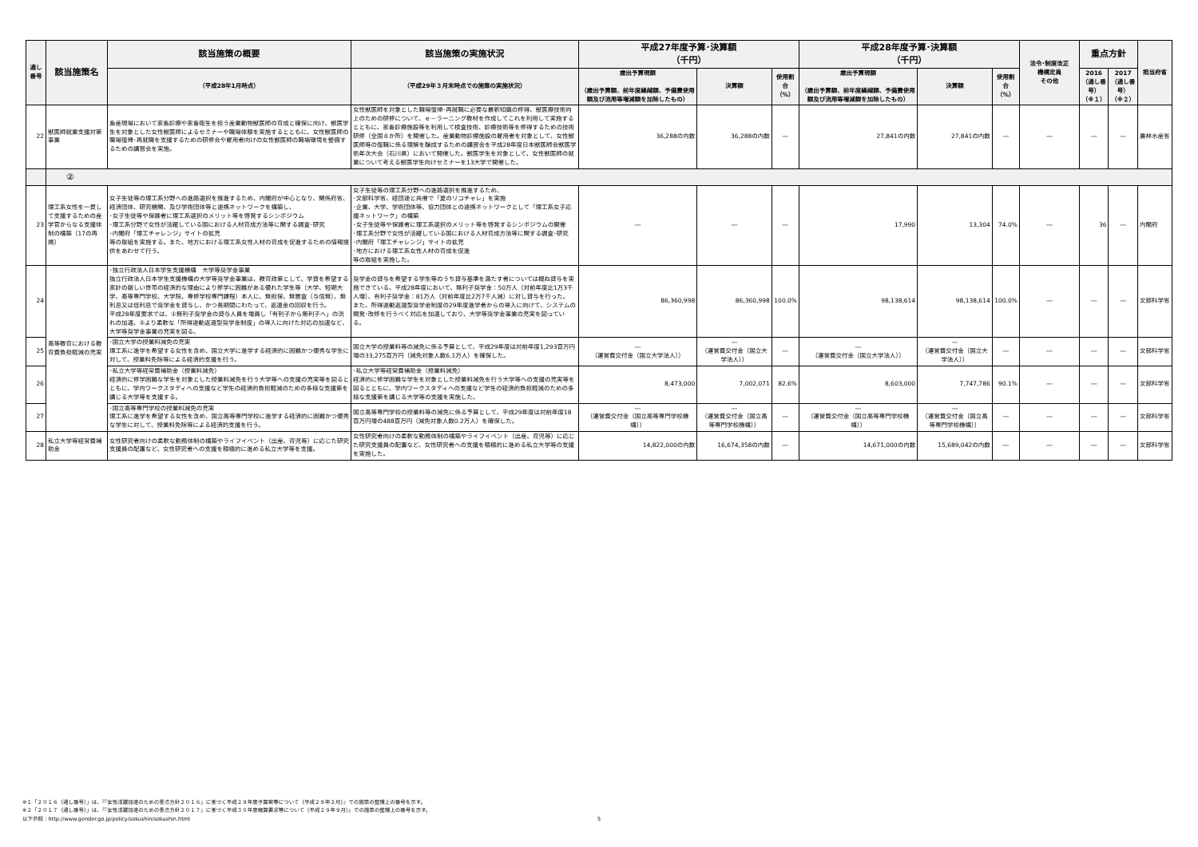| 通し番号 | 該当施策名 | 該当施策の概要 | 該当施策の実施状況 | 平成27年度予算･決算額 （千円） | | | 平成28年度予算･決算額 （千円） | | | 法令･制度改正 機構定員 その他 | 重点方針 | | 担当府省 |
| --- | --- | --- | --- | --- | --- | --- | --- | --- | --- | --- | --- | --- | --- |
| | | （平成28年1月時点） | （平成29年３月末時点での施策の実施状況） | 歳出予算現額 （歳出予算額、前年度繰越額、予備費使用額及び流用等増減額を加除したもの） | 決算額 | 使用割合 （%） | 歳出予算現額 （歳出予算額、前年度繰越額、予備費使用額及び流用等増減額を加除したもの） | 決算額 | 使用割合 （%） | | 2016 （通し番号） （※１） | 2017 （通し番号） （※２） | |
| 22 | 獣医師就業支援対策事業 | 畜産現場において家畜診療や家畜衛生を担う産業動物獣医師の育成と確保に向け、獣医学生を対象とした女性獣医師によるセミナーや職場体験を実施するとともに、女性獣医師の職場復帰･再就職を支援するための研修会や雇用者向けの女性獣医師の職場環境を整備するための講習会を実施。 | 女性獣医師を対象とした職場復帰･再就職に必要な最新知識の修得、獣医療技術向上のための研修について、ｅ－ラーニング教材を作成してこれを利用して実施するとともに、家畜診療施設等を利用して検査技術、診療技術等を修得するための技術研修（全国８か所）を開催した。産業動物診療施設の雇用者を対象として、女性獣医師等の復職に係る理解を醸成するための講習会を平成28年度日本獣医師会獣医学術年次大会（石川県）において開催した。獣医学生を対象として、女性獣医師の就業について考える獣医学生向けセミナーを13大学で開催した。 | 36,288の内数 | 36,288の内数 | ― | 27,841の内数 | 27,841の内数 | ― | ― | ― | ― | 農林水産省 |
| | ② | | | | | | | | | | | | |
| 23 | 理工系女性を一貫して支援するための産学官からなる支援体制の構築（17の再掲） | 女子生徒等の理工系分野への進路選択を推進するため、内閣府が中心となり、関係府省、経済団体、研究機関、及び学術団体等と連携ネットワークを構築し、 ･女子生徒等や保護者に理工系選択のメリット等を啓発するシンポジウム ･理工系分野で女性が活躍している国における人材育成方法等に関する調査･研究 ･内閣府「理工チャレンジ」サイトの拡充 等の取組を実施する。また、地方における理工系女性人材の育成を促進するための情報提供をあわせて行う。 | 女子生徒等の理工系分野への進路選択を推進するため、 ･文部科学省、経団連と共催で「夏のリコチャレ」を実施 ･企業、大学、学術団体等、協力団体との連携ネットワークとして「理工系女子応援ネットワーク」の構築 ･女子生徒等や保護者に理工系選択のメリット等を啓発するシンポジウムの開催 ･理工系分野で女性が活躍している国における人材育成方法等に関する調査･研究 ･内閣府「理工チャレンジ」サイトの拡充 ･地方における理工系女性人材の育成を促進 等の取組を実施した。 | ― | ― | ― | 17,990 | 13,304 | 74.0% | ― | 36 | ― | 内閣府 |
| 24 | 高等教育における教育費負担軽減の充実 | ･独立行政法人日本学生支援機構 大学等奨学金事業 独立行政法人日本学生支援機構の大学等奨学金事業は、教育政策として、学資を希望する家計の厳しい世帯の経済的な理由により修学に困難がある優れた学生等（大学、短期大学、高等専門学校、大学院、専修学校専門課程）本人に、無担保、無審査（与信無）、無利息又は低利息で奨学金を貸与し、かつ長期間にわたって、返還金の回収を行う。 平成28年度要求では、①無利子奨学金の貸与人員を増員し「有利子から無利子へ」の流れの加速、②より柔軟な「所得連動返還型奨学金制度」の導入に向けた対応の加速など、大学等奨学金事業の充実を図る。 | 奨学金の貸与を希望する学生等のうち貸与基準を満たす者については概ね貸与を実施できている。平成28年度において、無利子奨学金：50万人（対前年度比1万3千人増）、有利子奨学金：81万人（対前年度比2万7千人減）に対し貸与を行った。 また、所得連動返還型奨学金制度の29年度進学者からの導入に向けて、システムの開発･改修を行うべく対応を加速しており、大学等奨学金事業の充実を図っている。 | 86,360,998 | 86,360,998 | 100.0% | 98,138,614 | 98,138,614 | 100.0% | ― | ― | ― | 文部科学省 |
| 25 | | ･国立大学の授業料減免の充実 理工系に進学を希望する女性を含め、国立大学に進学する経済的に困難かつ優秀な学生に対して、授業料免除等による経済的支援を行う。 | 国立大学の授業料等の減免に係る予算として、平成29年度は対前年度1,293百万円増の33,275百万円（減免対象人数6.1万人）を確保した。 | ― （運営費交付金（国立大学法人）） | ― （運営費交付金（国立大学法人）） | ― | ― （運営費交付金（国立大学法人）） | ― （運営費交付金（国立大学法人）） | ― | ― | ― | ― | 文部科学省 |
| 26 | | ･私立大学等経常費補助金（授業料減免） 経済的に修学困難な学生を対象とした授業料減免を行う大学等への支援の充実等を図るとともに、学内ワークスタディへの支援など学生の経済的負担軽減のための多様な支援策を講じる大学等を支援する。 | ･私立大学等経常費補助金（授業料減免） 経済的に修学困難な学生を対象とした授業料減免を行う大学等への支援の充実等を図るとともに、学内ワークスタディへの支援など学生の経済的負担軽減のための多様な支援策を講じる大学等の支援を実施した。 | 8,473,000 | 7,002,071 | 82.6% | 8,603,000 | 7,747,786 | 90.1% | ― | ― | ― | 文部科学省 |
| 27 | | ･国立高等専門学校の授業料減免の充実 理工系に進学を希望する女性を含め、国立高等専門学校に進学する経済的に困難かつ優秀な学生に対して、授業料免除等による経済的支援を行う。 | 国立高等専門学校の授業料等の減免に係る予算として、平成29年度は対前年度18百万円増の488百万円（減免対象人数0.2万人）を確保した。 | ― （運営費交付金（国立高等専門学校機構）） | ― （運営費交付金（国立高等専門学校機構）） | ― | ― （運営費交付金（国立高等専門学校機構）） | ― （運営費交付金（国立高等専門学校機構）） | ― | ― | ― | ― | 文部科学省 |
| 28 | 私立大学等経常費補助金 | 女性研究者向けの柔軟な勤務体制の構築やライフイベント（出産、育児等）に応じた研究支援員の配置など、女性研究者への支援を積極的に進める私立大学等を支援。 | 女性研究者向けの柔軟な勤務体制の構築やライフイベント（出産、育児等）に応じた研究支援員の配置など、女性研究者への支援を積極的に進める私立大学等の支援を実施した。 | 14,822,000の内数 | 16,674,358の内数 | ― | 14,671,000の内数 | 15,689,042の内数 | ― | ― | ― | ― | 文部科学省 |
※１「２０１６（通し番号）」は、『『女性活躍加速のための重点方針２０１６』に基づく平成２９年度予算案等について（平成２９年２月）』での施策の整理上の番号を示す。
※２「２０１７（通し番号）」は、『『女性活躍加速のための重点方針２０１７』に基づく平成３０年度概算要求等について（平成２９年９月）』での施策の整理上の番号を示す。
以下参照：http://www.gender.go.jp/policy/sokushin/sokushin.html 5